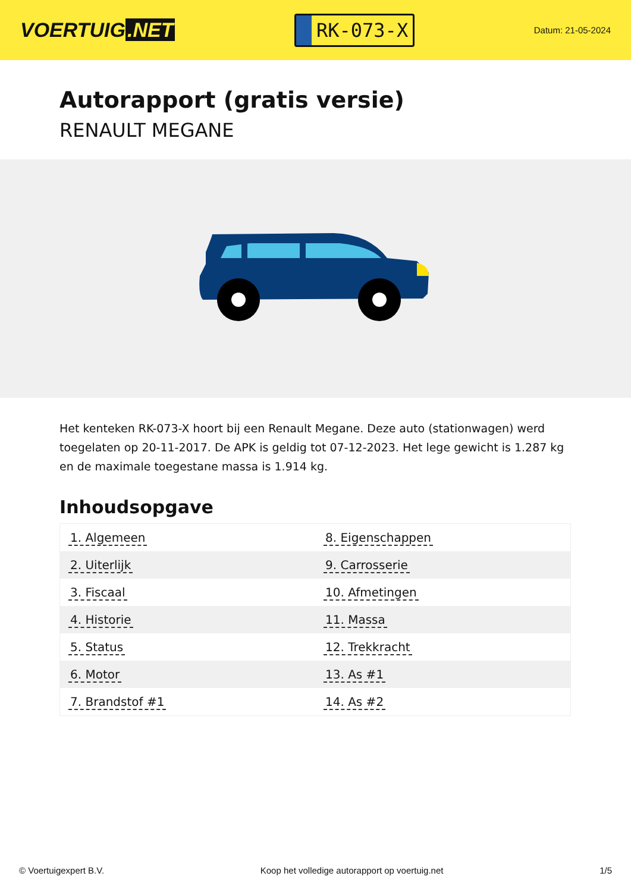VOERTUIG.NET
RK-073-X
Datum: 21-05-2024
Autorapport (gratis versie)
RENAULT MEGANE
Het kenteken RK-073-X hoort bij een Renault Megane. Deze auto (stationwagen) werd toegelaten op 20-11-2017. De APK is geldig tot 07-12-2023. Het lege gewicht is 1.287 kg en de maximale toegestane massa is 1.914 kg.
Inhoudsopgave
| 1. Algemeen | 8. Eigenschappen |
| 2. Uiterlijk | 9. Carrosserie |
| 3. Fiscaal | 10. Afmetingen |
| 4. Historie | 11. Massa |
| 5. Status | 12. Trekkracht |
| 6. Motor | 13. As #1 |
| 7. Brandstof #1 | 14. As #2 |
© Voertuigexpert B.V. Koop het volledige autorapport op voertuig.net 1/5